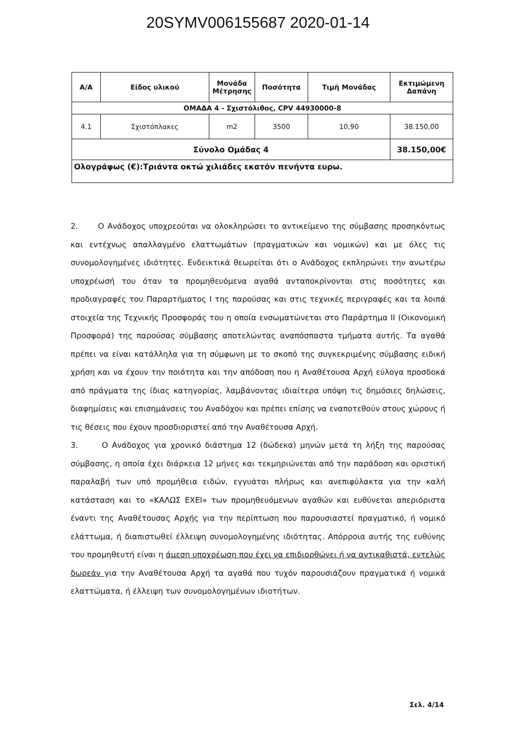20SYMV006155687 2020-01-14
| Α/Α | Είδος υλικού | Μονάδα Μέτρησης | Ποσότητα | Τιμή Μονάδας | Εκτιμώμενη Δαπάνη |
| --- | --- | --- | --- | --- | --- |
| ΟΜΑΔΑ 4 - Σχιστόλιθος, CPV 44930000-8 | | | | | |
| 4.1 | Σχιστόπλακες | m2 | 3500 | 10,90 | 38.150,00 |
| Σύνολο Ομάδας 4 | | | | | 38.150,00€ |
| Ολογράφως (€):Τριάντα οκτώ χιλιάδες εκατόν πενήντα ευρω. | | | | | |
2. Ο Ανάδοχος υποχρεούται να ολοκληρώσει το αντικείμενο της σύμβασης προσηκόντως και εντέχνως απαλλαγμένο ελαττωμάτων (πραγματικών και νομικών) και με όλες τις συνομολογημένες ιδιότητες. Ενδεικτικά θεωρείται ότι ο Ανάδοχος εκπληρώνει την ανωτέρω υποχρέωσή του όταν τα προμηθευόμενα αγαθά ανταποκρίνονται στις ποσότητες και προδιαγραφές του Παραρτήματος Ι της παρούσας και στις τεχνικές περιγραφές και τα λοιπά στοιχεία της Τεχνικής Προσφοράς του η οποία ενσωματώνεται στο Παράρτημα ΙΙ (Οικονομική Προσφορά) της παρούσας σύμβασης αποτελώντας αναπόσπαστα τμήματα αυτής. Τα αγαθά πρέπει να είναι κατάλληλα για τη σύμφωνη με το σκοπό της συγκεκριμένης σύμβασης ειδική χρήση και να έχουν την ποιότητα και την απόδοση που η Αναθέτουσα Αρχή εύλογα προσδοκά από πράγματα της ίδιας κατηγορίας, λαμβάνοντας ιδιαίτερα υπόψη τις δημόσιες δηλώσεις, διαφημίσεις και επισημάνσεις του Αναδόχου και πρέπει επίσης να εναποτεθούν στους χώρους ή τις θέσεις που έχουν προσδιοριστεί από την Αναθέτουσα Αρχή.
3. Ο Ανάδοχος για χρονικό διάστημα 12 (δώδεκα) μηνών μετά τη λήξη της παρούσας σύμβασης, η οποία έχει διάρκεια 12 μήνες και τεκμηριώνεται από την παράδοση και οριστική παραλαβή των υπό προμήθεια ειδών, εγγυάται πλήρως και ανεπιφύλακτα για την καλή κατάσταση και το «ΚΑΛΩΣ ΕΧΕΙ» των προμηθευόμενων αγαθών και ευθύνεται απεριόριστα έναντι της Αναθέτουσας Αρχής για την περίπτωση που παρουσιαστεί πραγματικό, ή νομικό ελάττωμα, ή διαπιστωθεί έλλειψη συνομολογημένης ιδιότητας. Απόρροια αυτής της ευθύνης του προμηθευτή είναι η άμεση υποχρέωση που έχει να επιδιορθώνει ή να αντικαθιστά, εντελώς δωρεάν για την Αναθέτουσα Αρχή τα αγαθά που τυχόν παρουσιάζουν πραγματικά ή νομικά ελαττώματα, ή έλλειψη των συνομολογημένων ιδιοτήτων.
Σελ. 4/14